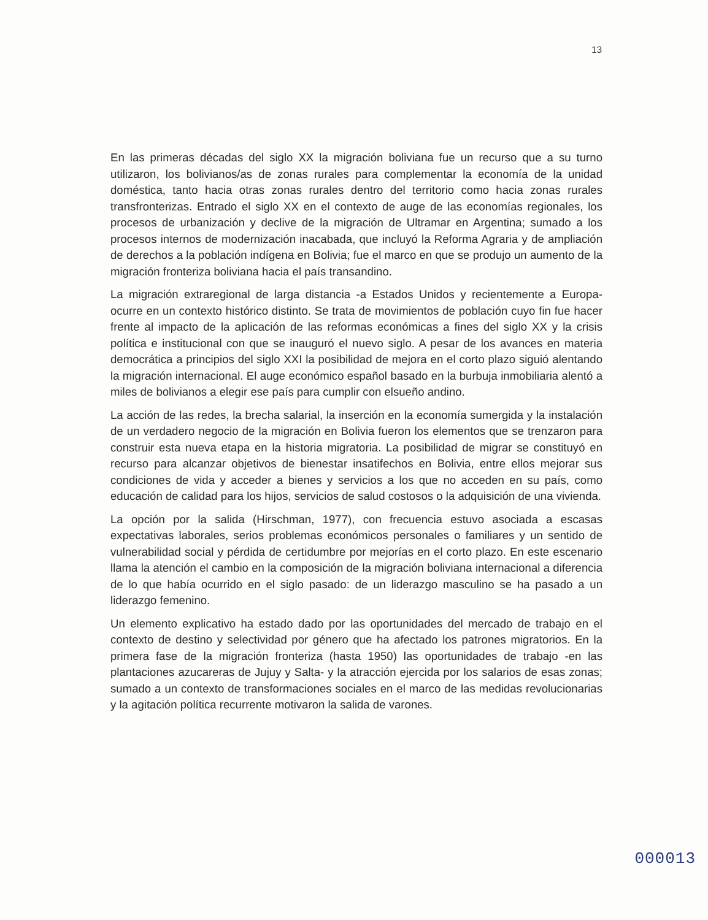13
En las primeras décadas del siglo XX la migración boliviana fue un recurso que a su turno utilizaron, los bolivianos/as de zonas rurales para complementar la economía de la unidad doméstica, tanto hacia otras zonas rurales dentro del territorio como hacia zonas rurales transfronterizas. Entrado el siglo XX en el contexto de auge de las economías regionales, los procesos de urbanización y declive de la migración de Ultramar en Argentina; sumado a los procesos internos de modernización inacabada, que incluyó la Reforma Agraria y de ampliación de derechos a la población indígena en Bolivia; fue el marco en que se produjo un aumento de la migración fronteriza boliviana hacia el país transandino.
La migración extraregional de larga distancia -a Estados Unidos y recientemente a Europa- ocurre en un contexto histórico distinto. Se trata de movimientos de población cuyo fin fue hacer frente al impacto de la aplicación de las reformas económicas a fines del siglo XX y la crisis política e institucional con que se inauguró el nuevo siglo. A pesar de los avances en materia democrática a principios del siglo XXI la posibilidad de mejora en el corto plazo siguió alentando la migración internacional. El auge económico español basado en la burbuja inmobiliaria alentó a miles de bolivianos a elegir ese país para cumplir con elsueño andino.
La acción de las redes, la brecha salarial, la inserción en la economía sumergida y la instalación de un verdadero negocio de la migración en Bolivia fueron los elementos que se trenzaron para construir esta nueva etapa en la historia migratoria. La posibilidad de migrar se constituyó en recurso para alcanzar objetivos de bienestar insatifechos en Bolivia, entre ellos mejorar sus condiciones de vida y acceder a bienes y servicios a los que no acceden en su país, como educación de calidad para los hijos, servicios de salud costosos o la adquisición de una vivienda.
La opción por la salida (Hirschman, 1977), con frecuencia estuvo asociada a escasas expectativas laborales, serios problemas económicos personales o familiares y un sentido de vulnerabilidad social y pérdida de certidumbre por mejorías en el corto plazo. En este escenario llama la atención el cambio en la composición de la migración boliviana internacional a diferencia de lo que había ocurrido en el siglo pasado: de un liderazgo masculino se ha pasado a un liderazgo femenino.
Un elemento explicativo ha estado dado por las oportunidades del mercado de trabajo en el contexto de destino y selectividad por género que ha afectado los patrones migratorios. En la primera fase de la migración fronteriza (hasta 1950) las oportunidades de trabajo -en las plantaciones azucareras de Jujuy y Salta- y la atracción ejercida por los salarios de esas zonas; sumado a un contexto de transformaciones sociales en el marco de las medidas revolucionarias y la agitación política recurrente motivaron la salida de varones.
000013